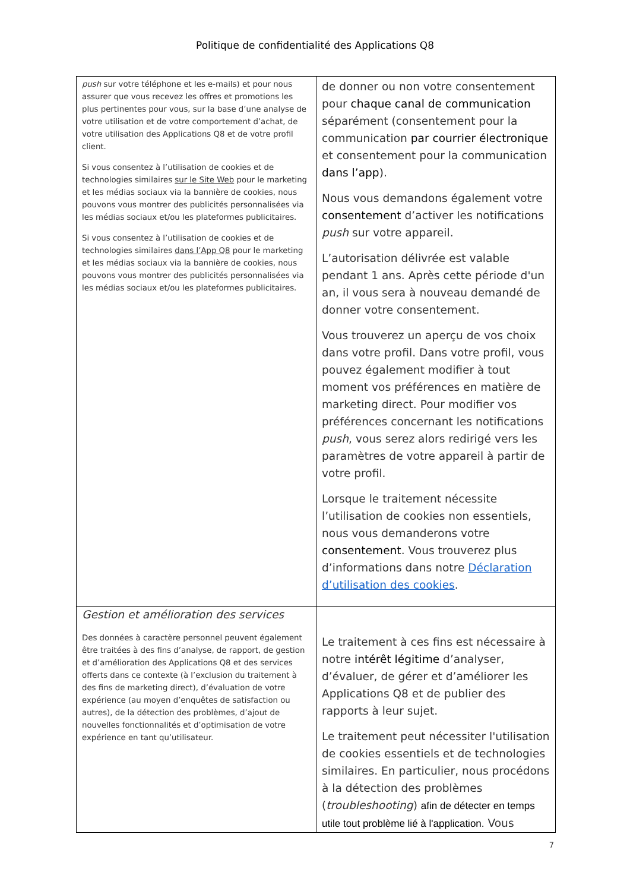Politique de confidentialité des Applications Q8
| push sur votre téléphone et les e-mails) et pour nous assurer que vous recevez les offres et promotions les plus pertinentes pour vous, sur la base d’une analyse de votre utilisation et de votre comportement d’achat, de votre utilisation des Applications Q8 et de votre profil client. Si vous consentez à l’utilisation de cookies et de technologies similaires sur le Site Web pour le marketing et les médias sociaux via la bannière de cookies, nous pouvons vous montrer des publicités personnalisées via les médias sociaux et/ou les plateformes publicitaires. Si vous consentez à l’utilisation de cookies et de technologies similaires dans l’App Q8 pour le marketing et les médias sociaux via la bannière de cookies, nous pouvons vous montrer des publicités personnalisées via les médias sociaux et/ou les plateformes publicitaires. | de donner ou non votre consentement pour chaque canal de communication séparément (consentement pour la communication par courrier électronique et consentement pour la communication dans l’app ). Nous vous demandons également votre consentement d’activer les notifications push sur votre appareil. L’autorisation délivrée est valable pendant 1 ans. Après cette période d'un an, il vous sera à nouveau demandé de donner votre consentement. Vous trouverez un aperçu de vos choix dans votre profil. Dans votre profil, vous pouvez également modifier à tout moment vos préférences en matière de marketing direct. Pour modifier vos préférences concernant les notifications push , vous serez alors redirigé vers les paramètres de votre appareil à partir de votre profil. Lorsque le traitement nécessite l’utilisation de cookies non essentiels, nous vous demanderons votre consentement . Vous trouverez plus d’informations dans notre Déclaration d’utilisation des cookies . |
| Gestion et amélioration des services Des données à caractère personnel peuvent également être traitées à des fins d’analyse, de rapport, de gestion et d’amélioration des Applications Q8 et des services offerts dans ce contexte (à l’exclusion du traitement à des fins de marketing direct), d’évaluation de votre expérience (au moyen d’enquêtes de satisfaction ou autres), de la détection des problèmes, d’ajout de nouvelles fonctionnalités et d’optimisation de votre expérience en tant qu’utilisateur. | Le traitement à ces fins est nécessaire à notre intérêt légitime d’analyser, d’évaluer, de gérer et d’améliorer les Applications Q8 et de publier des rapports à leur sujet. Le traitement peut nécessiter l'utilisation de cookies essentiels et de technologies similaires. En particulier, nous procédons à la détection des problèmes ( troubleshooting ) afin de détecter en temps utile tout problème lié à l'application. Vous |
7